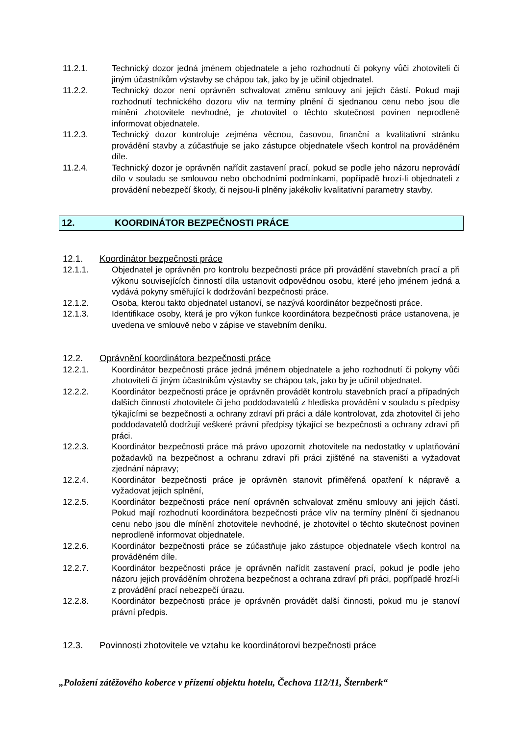11.2.1. Technický dozor jedná jménem objednatele a jeho rozhodnutí či pokyny vůči zhotoviteli či jiným účastníkům výstavby se chápou tak, jako by je učinil objednatel.
11.2.2. Technický dozor není oprávněn schvalovat změnu smlouvy ani jejich částí. Pokud mají rozhodnutí technického dozoru vliv na termíny plnění či sjednanou cenu nebo jsou dle mínění zhotovitele nevhodné, je zhotovitel o těchto skutečnost povinen neprodleně informovat objednatele.
11.2.3. Technický dozor kontroluje zejména věcnou, časovou, finanční a kvalitativní stránku provádění stavby a zúčastňuje se jako zástupce objednatele všech kontrol na prováděném díle.
11.2.4. Technický dozor je oprávněn nařídit zastavení prací, pokud se podle jeho názoru neprovádí dílo v souladu se smlouvou nebo obchodními podmínkami, popřípadě hrozí-li objednateli z provádění nebezpečí škody, či nejsou-li plněny jakékoliv kvalitativní parametry stavby.
12. KOORDINÁTOR BEZPEČNOSTI PRÁCE
12.1. Koordinátor bezpečnosti práce
12.1.1. Objednatel je oprávněn pro kontrolu bezpečnosti práce při provádění stavebních prací a při výkonu souvisejících činností díla ustanovit odpovědnou osobu, které jeho jménem jedná a vydává pokyny směřující k dodržování bezpečnosti práce.
12.1.2. Osoba, kterou takto objednatel ustanoví, se nazývá koordinátor bezpečnosti práce.
12.1.3. Identifikace osoby, která je pro výkon funkce koordinátora bezpečnosti práce ustanovena, je uvedena ve smlouvě nebo v zápise ve stavebním deníku.
12.2. Oprávnění koordinátora bezpečnosti práce
12.2.1. Koordinátor bezpečnosti práce jedná jménem objednatele a jeho rozhodnutí či pokyny vůči zhotoviteli či jiným účastníkům výstavby se chápou tak, jako by je učinil objednatel.
12.2.2. Koordinátor bezpečnosti práce je oprávněn provádět kontrolu stavebních prací a případných dalších činností zhotovitele či jeho poddodavatelů z hlediska provádění v souladu s předpisy týkajícími se bezpečnosti a ochrany zdraví při práci a dále kontrolovat, zda zhotovitel či jeho poddodavatelů dodržují veškeré právní předpisy týkající se bezpečnosti a ochrany zdraví při práci.
12.2.3. Koordinátor bezpečnosti práce má právo upozornit zhotovitele na nedostatky v uplatňování požadavků na bezpečnost a ochranu zdraví při práci zjištěné na staveništi a vyžadovat zjednání nápravy;
12.2.4. Koordinátor bezpečnosti práce je oprávněn stanovit přiměřená opatření k nápravě a vyžadovat jejich splnění,
12.2.5. Koordinátor bezpečnosti práce není oprávněn schvalovat změnu smlouvy ani jejich částí. Pokud mají rozhodnutí koordinátora bezpečnosti práce vliv na termíny plnění či sjednanou cenu nebo jsou dle mínění zhotovitele nevhodné, je zhotovitel o těchto skutečnost povinen neprodleně informovat objednatele.
12.2.6. Koordinátor bezpečnosti práce se zúčastňuje jako zástupce objednatele všech kontrol na prováděném díle.
12.2.7. Koordinátor bezpečnosti práce je oprávněn nařídit zastavení prací, pokud je podle jeho názoru jejich prováděním ohrožena bezpečnost a ochrana zdraví při práci, popřípadě hrozí-li z provádění prací nebezpečí úrazu.
12.2.8. Koordinátor bezpečnosti práce je oprávněn provádět další činnosti, pokud mu je stanoví právní předpis.
12.3. Povinnosti zhotovitele ve vztahu ke koordinátorovi bezpečnosti práce
„Položení zátěžového koberce v přízemí objektu hotelu, Čechova 112/11, Šternberk“